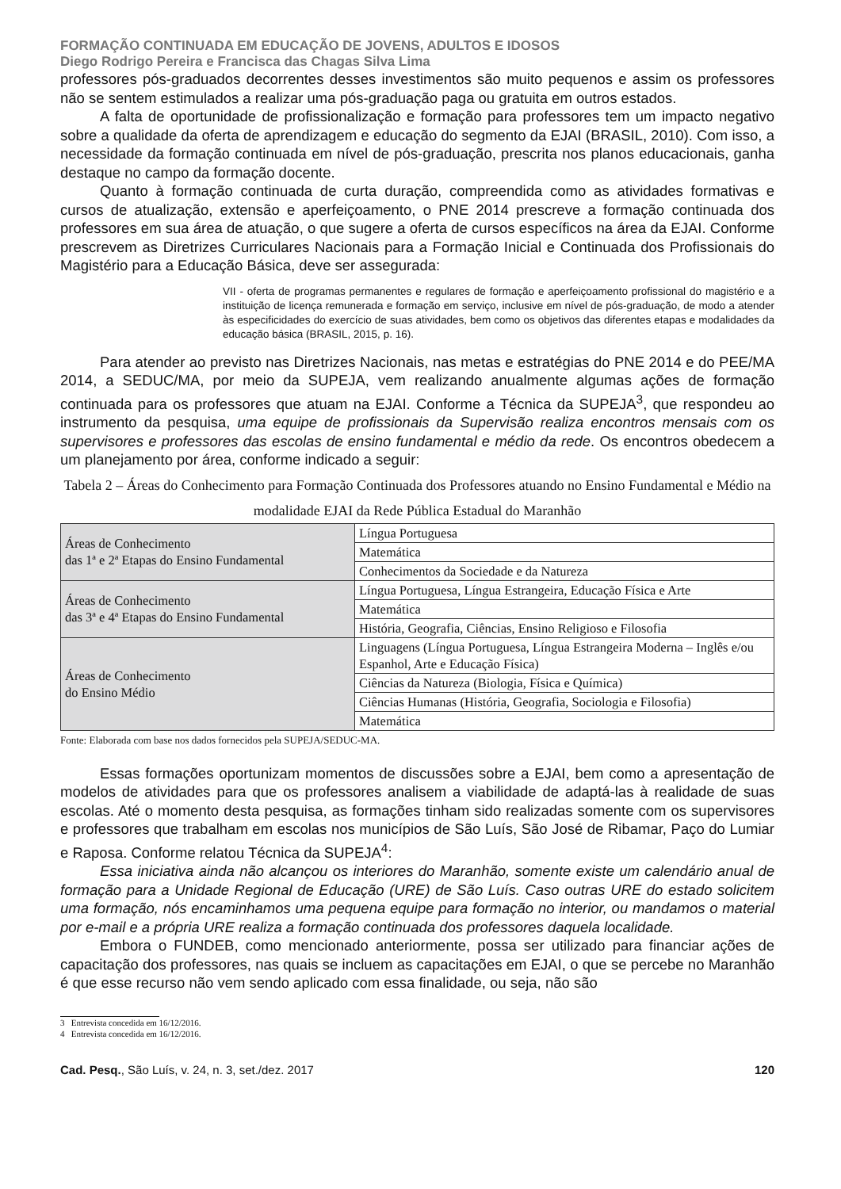FORMAÇÃO CONTINUADA EM EDUCAÇÃO DE JOVENS, ADULTOS E IDOSOS
Diego Rodrigo Pereira e Francisca das Chagas Silva Lima
professores pós-graduados decorrentes desses investimentos são muito pequenos e assim os professores não se sentem estimulados a realizar uma pós-graduação paga ou gratuita em outros estados.
A falta de oportunidade de profissionalização e formação para professores tem um impacto negativo sobre a qualidade da oferta de aprendizagem e educação do segmento da EJAI (BRASIL, 2010). Com isso, a necessidade da formação continuada em nível de pós-graduação, prescrita nos planos educacionais, ganha destaque no campo da formação docente.
Quanto à formação continuada de curta duração, compreendida como as atividades formativas e cursos de atualização, extensão e aperfeiçoamento, o PNE 2014 prescreve a formação continuada dos professores em sua área de atuação, o que sugere a oferta de cursos específicos na área da EJAI. Conforme prescrevem as Diretrizes Curriculares Nacionais para a Formação Inicial e Continuada dos Profissionais do Magistério para a Educação Básica, deve ser assegurada:
VII - oferta de programas permanentes e regulares de formação e aperfeiçoamento profissional do magistério e a instituição de licença remunerada e formação em serviço, inclusive em nível de pós-graduação, de modo a atender às especificidades do exercício de suas atividades, bem como os objetivos das diferentes etapas e modalidades da educação básica (BRASIL, 2015, p. 16).
Para atender ao previsto nas Diretrizes Nacionais, nas metas e estratégias do PNE 2014 e do PEE/MA 2014, a SEDUC/MA, por meio da SUPEJA, vem realizando anualmente algumas ações de formação continuada para os professores que atuam na EJAI. Conforme a Técnica da SUPEJA<sup>3</sup>, que respondeu ao instrumento da pesquisa, uma equipe de profissionais da Supervisão realiza encontros mensais com os supervisores e professores das escolas de ensino fundamental e médio da rede. Os encontros obedecem a um planejamento por área, conforme indicado a seguir:
Tabela 2 – Áreas do Conhecimento para Formação Continuada dos Professores atuando no Ensino Fundamental e Médio na modalidade EJAI da Rede Pública Estadual do Maranhão
| Áreas de Conhecimento das 1ª e 2ª Etapas do Ensino Fundamental | Língua Portuguesa |
| | Matemática |
| | Conhecimentos da Sociedade e da Natureza |
| Áreas de Conhecimento das 3ª e 4ª Etapas do Ensino Fundamental | Língua Portuguesa, Língua Estrangeira, Educação Física e Arte |
| | Matemática |
| | História, Geografia, Ciências, Ensino Religioso e Filosofia |
| Áreas de Conhecimento do Ensino Médio | Linguagens (Língua Portuguesa, Língua Estrangeira Moderna – Inglês e/ou Espanhol, Arte e Educação Física) |
| | Ciências da Natureza (Biologia, Física e Química) |
| | Ciências Humanas (História, Geografia, Sociologia e Filosofia) |
| | Matemática |
Fonte: Elaborada com base nos dados fornecidos pela SUPEJA/SEDUC-MA.
Essas formações oportunizam momentos de discussões sobre a EJAI, bem como a apresentação de modelos de atividades para que os professores analisem a viabilidade de adaptá-las à realidade de suas escolas. Até o momento desta pesquisa, as formações tinham sido realizadas somente com os supervisores e professores que trabalham em escolas nos municípios de São Luís, São José de Ribamar, Paço do Lumiar e Raposa. Conforme relatou Técnica da SUPEJA<sup>4</sup>:
Essa iniciativa ainda não alcançou os interiores do Maranhão, somente existe um calendário anual de formação para a Unidade Regional de Educação (URE) de São Luís. Caso outras URE do estado solicitem uma formação, nós encaminhamos uma pequena equipe para formação no interior, ou mandamos o material por e-mail e a própria URE realiza a formação continuada dos professores daquela localidade.
Embora o FUNDEB, como mencionado anteriormente, possa ser utilizado para financiar ações de capacitação dos professores, nas quais se incluem as capacitações em EJAI, o que se percebe no Maranhão é que esse recurso não vem sendo aplicado com essa finalidade, ou seja, não são
3 Entrevista concedida em 16/12/2016.
4 Entrevista concedida em 16/12/2016.
Cad. Pesq., São Luís, v. 24, n. 3, set./dez. 2017 120